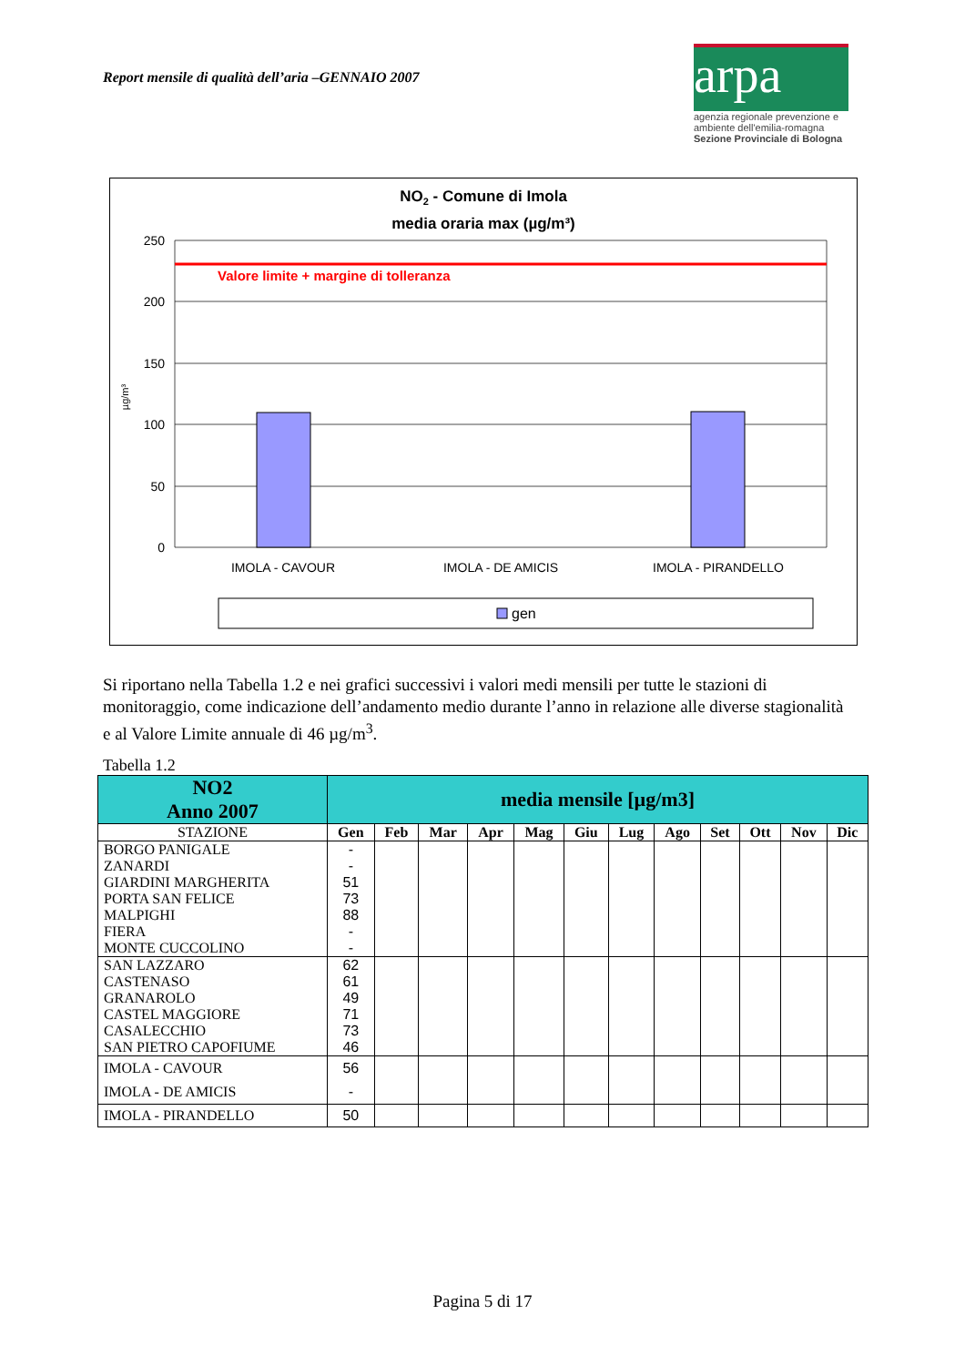Report mensile di qualità dell’aria –GENNAIO 2007
arpa
agenzia regionale prevenzione e ambiente dell'emilia-romagna
Sezione Provinciale di Bologna
NO2 - Comune di Imola
media oraria max (µg/m³)
Valore limite + margine di tolleranza
250
200
150
100
50
0
µg/m³
IMOLA - CAVOUR
IMOLA - DE AMICIS
IMOLA - PIRANDELLO
gen
Si riportano nella Tabella 1.2 e nei grafici successivi i valori medi mensili per tutte le stazioni di monitoraggio, come indicazione dell’andamento medio durante l’anno in relazione alle diverse stagionalità e al Valore Limite annuale di 46 µg/m<sup>3</sup>.
Tabella 1.2
| NO2 Anno 2007 | media mensile [µg/m3] | | | | | | | | | | | |
| --- | --- | --- | --- | --- | --- | --- | --- | --- | --- | --- | --- | --- |
| STAZIONE | Gen | Feb | Mar | Apr | Mag | Giu | Lug | Ago | Set | Ott | Nov | Dic |
| BORGO PANIGALE | - | | | | | | | | | | | |
| ZANARDI | - | | | | | | | | | | | |
| GIARDINI MARGHERITA | 51 | | | | | | | | | | | |
| PORTA SAN FELICE | 73 | | | | | | | | | | | |
| MALPIGHI | 88 | | | | | | | | | | | |
| FIERA | - | | | | | | | | | | | |
| MONTE CUCCOLINO | - | | | | | | | | | | | |
| SAN LAZZARO | 62 | | | | | | | | | | | |
| CASTENASO | 61 | | | | | | | | | | | |
| GRANAROLO | 49 | | | | | | | | | | | |
| CASTEL MAGGIORE | 71 | | | | | | | | | | | |
| CASALECCHIO | 73 | | | | | | | | | | | |
| SAN PIETRO CAPOFIUME | 46 | | | | | | | | | | | |
| IMOLA - CAVOUR | 56 | | | | | | | | | | | |
| IMOLA - DE AMICIS | - | | | | | | | | | | | |
| IMOLA - PIRANDELLO | 50 | | | | | | | | | | | |
Pagina 5 di 17